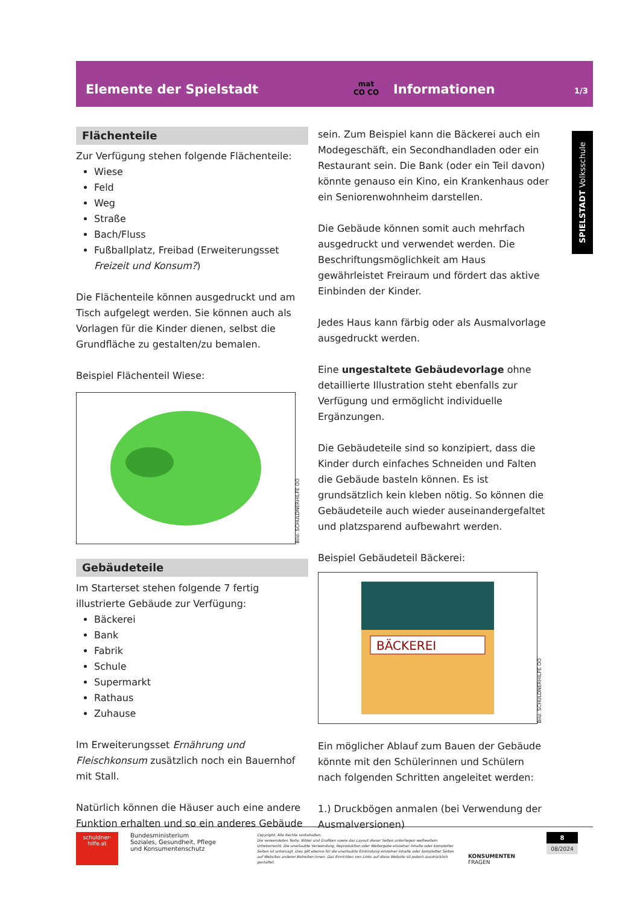Elemente der Spielstadt
mat
CO CO
Informationen
1/3
SPIELSTADT Volksschule
Flächenteile
Zur Verfügung stehen folgende Flächenteile:
Wiese
Feld
Weg
Straße
Bach/Fluss
Fußballplatz, Freibad (Erweiterungsset Freizeit und Konsum?)
Die Flächenteile können ausgedruckt und am Tisch aufgelegt werden. Sie können auch als Vorlagen für die Kinder dienen, selbst die Grundfläche zu gestalten/zu bemalen.
Beispiel Flächenteil Wiese:
Bild: SCHULDNERHILFE OÖ
Gebäudeteile
Im Starterset stehen folgende 7 fertig illustrierte Gebäude zur Verfügung:
Bäckerei
Bank
Fabrik
Schule
Supermarkt
Rathaus
Zuhause
Im Erweiterungsset Ernährung und Fleischkonsum zusätzlich noch ein Bauernhof mit Stall.
Natürlich können die Häuser auch eine andere Funktion erhalten und so ein anderes Gebäude
sein. Zum Beispiel kann die Bäckerei auch ein Modegeschäft, ein Secondhandladen oder ein Restaurant sein. Die Bank (oder ein Teil davon) könnte genauso ein Kino, ein Krankenhaus oder ein Seniorenwohnheim darstellen.
Die Gebäude können somit auch mehrfach ausgedruckt und verwendet werden. Die Beschriftungsmöglichkeit am Haus gewährleistet Freiraum und fördert das aktive Einbinden der Kinder.
Jedes Haus kann färbig oder als Ausmalvorlage ausgedruckt werden.
Eine ungestaltete Gebäudevorlage ohne detaillierte Illustration steht ebenfalls zur Verfügung und ermöglicht individuelle Ergänzungen.
Die Gebäudeteile sind so konzipiert, dass die Kinder durch einfaches Schneiden und Falten die Gebäude basteln können. Es ist grundsätzlich kein kleben nötig. So können die Gebäudeteile auch wieder auseinandergefaltet und platzsparend aufbewahrt werden.
Beispiel Gebäudeteil Bäckerei:
BÄCKEREI
Bild: SCHULDNERHILFE OÖ
Ein möglicher Ablauf zum Bauen der Gebäude könnte mit den Schülerinnen und Schülern nach folgenden Schritten angeleitet werden:
1.) Druckbögen anmalen (bei Verwendung der Ausmalversionen)
schuldner-
hilfe.at
Bundesministerium
Soziales, Gesundheit, Pflege
und Konsumentenschutz
Copyright: Alle Rechte vorbehalten.
Die verwendeten Texte, Bilder und Grafiken sowie das Layout dieser Seiten unterliegen weltweitem Urheberrecht. Die unerlaubte Verwendung, Reproduktion oder Weitergabe einzelner Inhalte oder kompletter Seiten ist untersagt. Dies gilt ebenso für die unerlaubte Einbindung einzelner Inhalte oder kompletter Seiten auf Websites anderer Betreiber:innen. Das Einrichten von Links auf diese Website ist jedoch ausdrücklich gestattet.
KONSUMENTEN
FRAGEN
8
08/2024